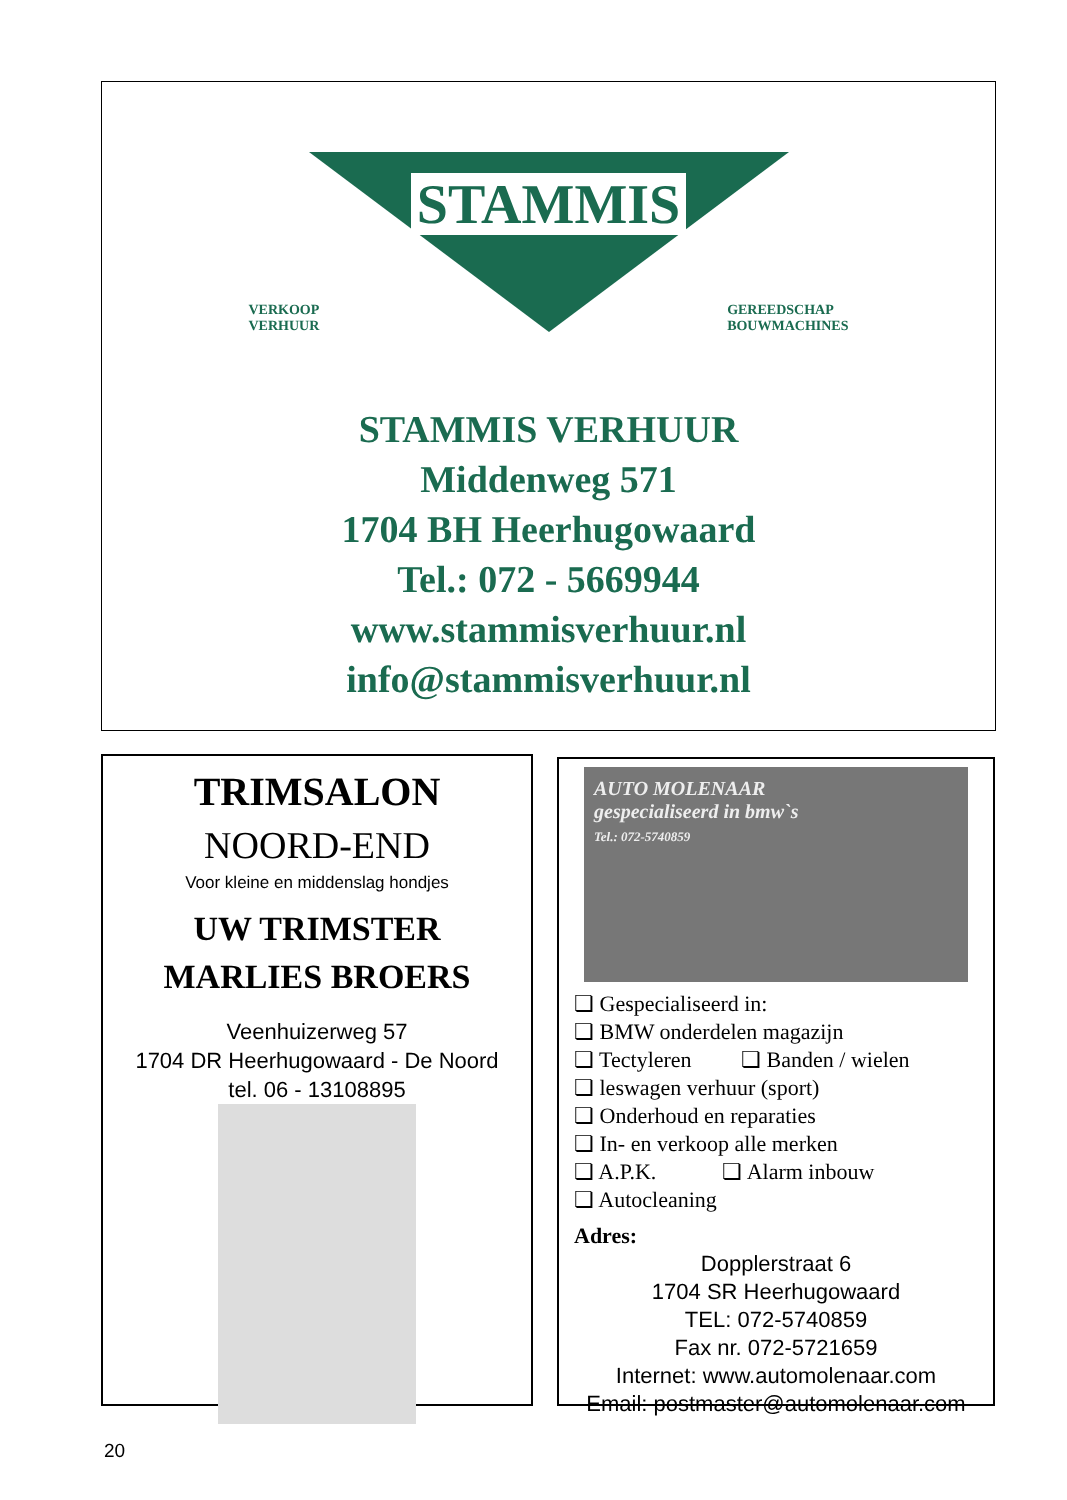STAMMIS
VERKOOP
VERHUUR
GEREEDSCHAP
BOUWMACHINES
STAMMIS VERHUUR
Middenweg 571
1704 BH Heerhugowaard
Tel.: 072 - 5669944
www.stammisverhuur.nl
info@stammisverhuur.nl
TRIMSALON
NOORD-END
Voor kleine en middenslag hondjes
UW TRIMSTER
MARLIES BROERS
Veenhuizerweg 57
1704 DR Heerhugowaard - De Noord
tel. 06 - 13108895
AUTO MOLENAAR
gespecialiseerd in bmw`s
Tel.: 072-5740859
❏ Gespecialiseerd in:
❏ BMW onderdelen magazijn
❏ Tectyleren ❏ Banden / wielen
❏ leswagen verhuur (sport)
❏ Onderhoud en reparaties
❏ In- en verkoop alle merken
❏ A.P.K. ❏ Alarm inbouw
❏ Autocleaning
Adres:
Dopplerstraat 6
1704 SR Heerhugowaard
TEL: 072-5740859
Fax nr. 072-5721659
Internet: www.automolenaar.com
Email: postmaster@automolenaar.com
20